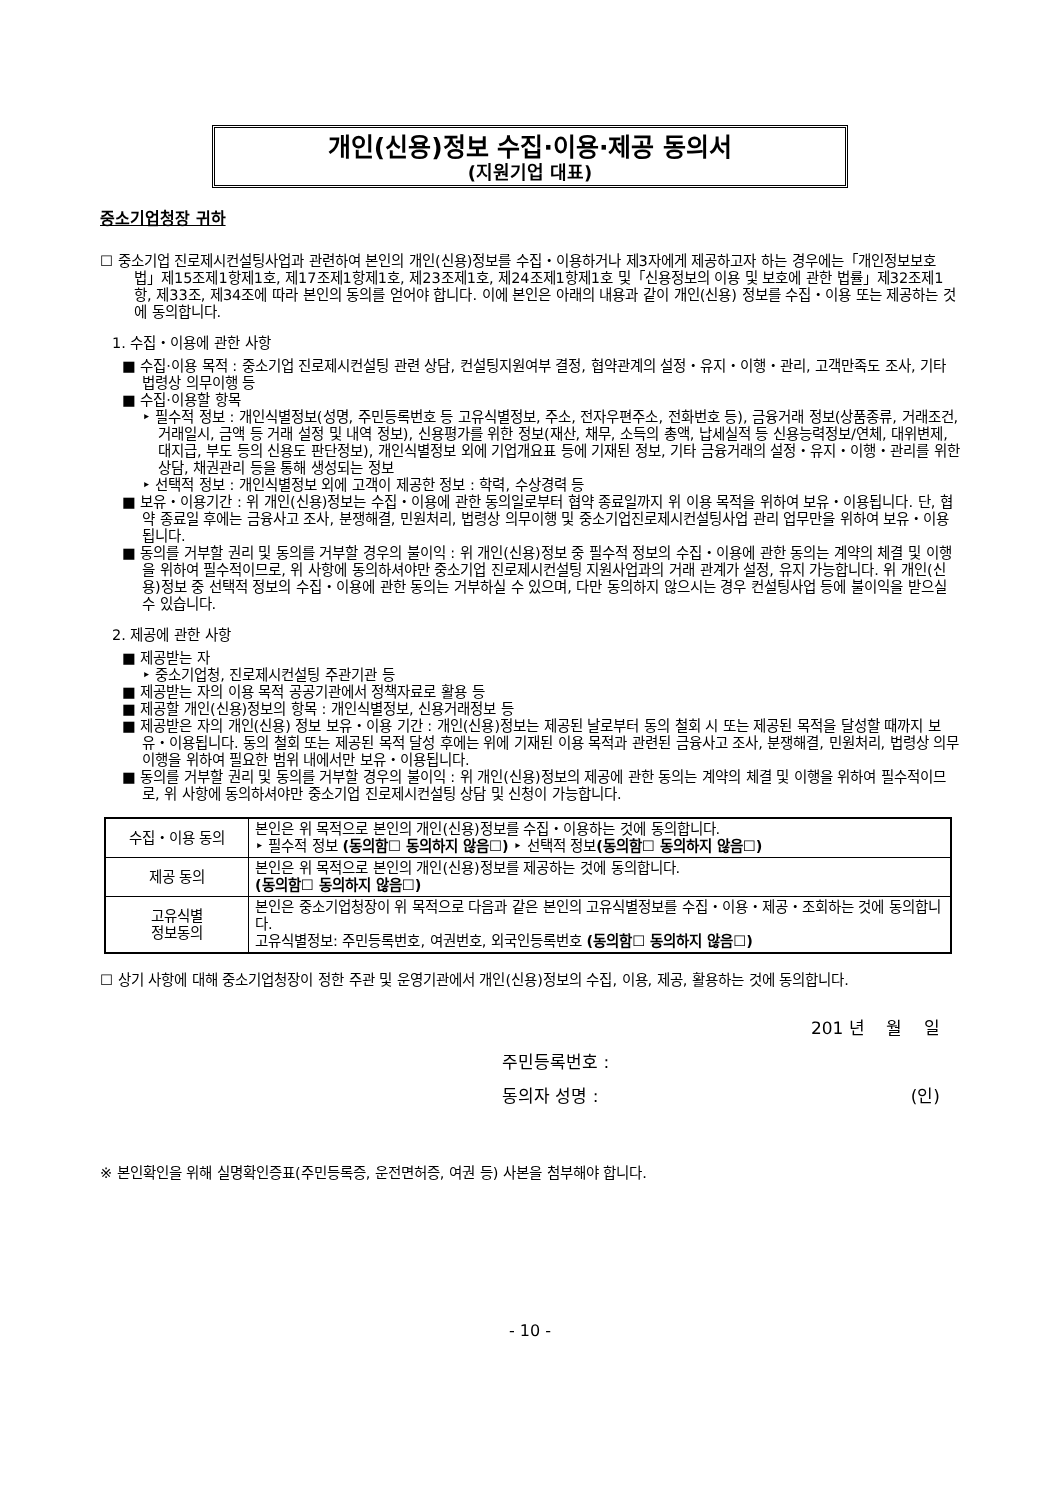개인(신용)정보 수집·이용·제공 동의서
(지원기업 대표)
중소기업청장 귀하
☐ 중소기업 진로제시컨설팅사업과 관련하여 본인의 개인(신용)정보를 수집・이용하거나 제3자에게 제공하고자 하는 경우에는「개인정보보호법」제15조제1항제1호, 제17조제1항제1호, 제23조제1호, 제24조제1항제1호 및「신용정보의 이용 및 보호에 관한 법률」제32조제1항, 제33조, 제34조에 따라 본인의 동의를 얻어야 합니다. 이에 본인은 아래의 내용과 같이 개인(신용) 정보를 수집・이용 또는 제공하는 것에 동의합니다.
1. 수집・이용에 관한 사항
■ 수집·이용 목적 : 중소기업 진로제시컨설팅 관련 상담, 컨설팅지원여부 결정, 협약관계의 설정・유지・이행・관리, 고객만족도 조사, 기타 법령상 의무이행 등
■ 수집·이용할 항목
‣ 필수적 정보 : 개인식별정보(성명, 주민등록번호 등 고유식별정보, 주소, 전자우편주소, 전화번호 등), 금융거래 정보(상품종류, 거래조건, 거래일시, 금액 등 거래 설정 및 내역 정보), 신용평가를 위한 정보(재산, 채무, 소득의 총액, 납세실적 등 신용능력정보/연체, 대위변제, 대지급, 부도 등의 신용도 판단정보), 개인식별정보 외에 기업개요표 등에 기재된 정보, 기타 금융거래의 설정・유지・이행・관리를 위한 상담, 채권관리 등을 통해 생성되는 정보
‣ 선택적 정보 : 개인식별정보 외에 고객이 제공한 정보 : 학력, 수상경력 등
■ 보유・이용기간 : 위 개인(신용)정보는 수집・이용에 관한 동의일로부터 협약 종료일까지 위 이용 목적을 위하여 보유・이용됩니다. 단, 협약 종료일 후에는 금융사고 조사, 분쟁해결, 민원처리, 법령상 의무이행 및 중소기업진로제시컨설팅사업 관리 업무만을 위하여 보유・이용됩니다.
■ 동의를 거부할 권리 및 동의를 거부할 경우의 불이익 : 위 개인(신용)정보 중 필수적 정보의 수집・이용에 관한 동의는 계약의 체결 및 이행을 위하여 필수적이므로, 위 사항에 동의하셔야만 중소기업 진로제시컨설팅 지원사업과의 거래 관계가 설정, 유지 가능합니다. 위 개인(신용)정보 중 선택적 정보의 수집・이용에 관한 동의는 거부하실 수 있으며, 다만 동의하지 않으시는 경우 컨설팅사업 등에 불이익을 받으실 수 있습니다.
2. 제공에 관한 사항
■ 제공받는 자
‣ 중소기업청, 진로제시컨설팅 주관기관 등
■ 제공받는 자의 이용 목적 공공기관에서 정책자료로 활용 등
■ 제공할 개인(신용)정보의 항목 : 개인식별정보, 신용거래정보 등
■ 제공받은 자의 개인(신용) 정보 보유・이용 기간 : 개인(신용)정보는 제공된 날로부터 동의 철회 시 또는 제공된 목적을 달성할 때까지 보유・이용됩니다. 동의 철회 또는 제공된 목적 달성 후에는 위에 기재된 이용 목적과 관련된 금융사고 조사, 분쟁해결, 민원처리, 법령상 의무이행을 위하여 필요한 범위 내에서만 보유・이용됩니다.
■ 동의를 거부할 권리 및 동의를 거부할 경우의 불이익 : 위 개인(신용)정보의 제공에 관한 동의는 계약의 체결 및 이행을 위하여 필수적이므로, 위 사항에 동의하셔야만 중소기업 진로제시컨설팅 상담 및 신청이 가능합니다.
| 수집・이용 동의 | 본인은 위 목적으로 본인의 개인(신용)정보를 수집・이용하는 것에 동의합니다. ‣ 필수적 정보 (동의함☐ 동의하지 않음☐) ‣ 선택적 정보 (동의함☐ 동의하지 않음☐) |
| 제공 동의 | 본인은 위 목적으로 본인의 개인(신용)정보를 제공하는 것에 동의합니다. (동의함☐ 동의하지 않음☐) |
| 고유식별 정보동의 | 본인은 중소기업청장이 위 목적으로 다음과 같은 본인의 고유식별정보를 수집・이용・제공・조회하는 것에 동의합니다. 고유식별정보: 주민등록번호, 여권번호, 외국인등록번호 (동의함☐ 동의하지 않음☐) |
☐ 상기 사항에 대해 중소기업청장이 정한 주관 및 운영기관에서 개인(신용)정보의 수집, 이용, 제공, 활용하는 것에 동의합니다.
201 년 월 일
주민등록번호 :
동의자 성명 : (인)
※ 본인확인을 위해 실명확인증표(주민등록증, 운전면허증, 여권 등) 사본을 첨부해야 합니다.
- 10 -